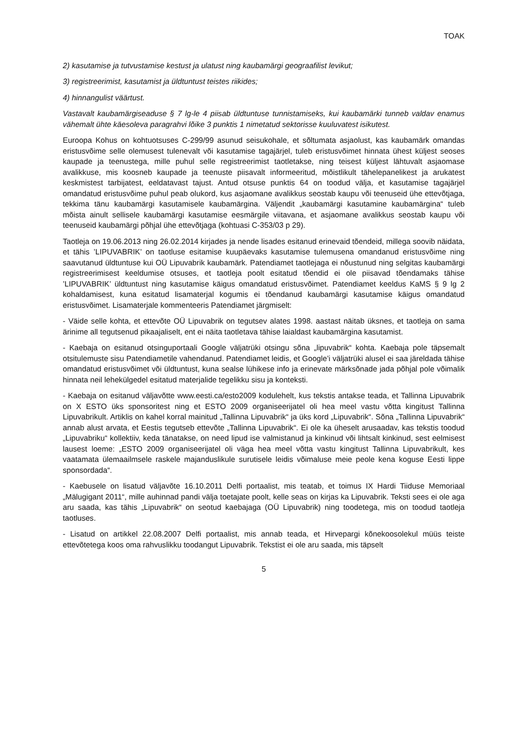TOAK
2) kasutamise ja tutvustamise kestust ja ulatust ning kaubamärgi geograafilist levikut;
3) registreerimist, kasutamist ja üldtuntust teistes riikides;
4) hinnangulist väärtust.
Vastavalt kaubamärgiseaduse § 7 lg-le 4 piisab üldtuntuse tunnistamiseks, kui kaubamärki tunneb valdav enamus vähemalt ühte käesoleva paragrahvi lõike 3 punktis 1 nimetatud sektorisse kuuluvatest isikutest.
Euroopa Kohus on kohtuotsuses C-299/99 asunud seisukohale, et sõltumata asjaolust, kas kaubamärk omandas eristusvõime selle olemusest tulenevalt või kasutamise tagajärjel, tuleb eristusvõimet hinnata ühest küljest seoses kaupade ja teenustega, mille puhul selle registreerimist taotletakse, ning teisest küljest lähtuvalt asjaomase avalikkuse, mis koosneb kaupade ja teenuste piisavalt informeeritud, mõistlikult tähelepanelikest ja arukatest keskmistest tarbijatest, eeldatavast tajust. Antud otsuse punktis 64 on toodud välja, et kasutamise tagajärjel omandatud eristusvõime puhul peab olukord, kus asjaomane avalikkus seostab kaupu või teenuseid ühe ettevõtjaga, tekkima tänu kaubamärgi kasutamisele kaubamärgina. Väljendit „kaubamärgi kasutamine kaubamärgina“ tuleb mõista ainult sellisele kaubamärgi kasutamise eesmärgile viitavana, et asjaomane avalikkus seostab kaupu või teenuseid kaubamärgi põhjal ühe ettevõtjaga (kohtuasi C-353/03 p 29).
Taotleja on 19.06.2013 ning 26.02.2014 kirjades ja nende lisades esitanud erinevaid tõendeid, millega soovib näidata, et tähis ’LIPUVABRIK’ on taotluse esitamise kuupäevaks kasutamise tulemusena omandanud eristusvõime ning saavutanud üldtuntuse kui OÜ Lipuvabrik kaubamärk. Patendiamet taotlejaga ei nõustunud ning selgitas kaubamärgi registreerimisest keeldumise otsuses, et taotleja poolt esitatud tõendid ei ole piisavad tõendamaks tähise ’LIPUVABRIK’ üldtuntust ning kasutamise käigus omandatud eristusvõimet. Patendiamet keeldus KaMS § 9 lg 2 kohaldamisest, kuna esitatud lisamaterjal kogumis ei tõendanud kaubamärgi kasutamise käigus omandatud eristusvõimet. Lisamaterjale kommenteeris Patendiamet järgmiselt:
- Väide selle kohta, et ettevõte OÜ Lipuvabrik on tegutsev alates 1998. aastast näitab üksnes, et taotleja on sama ärinime all tegutsenud pikaajaliselt, ent ei näita taotletava tähise laialdast kaubamärgina kasutamist.
- Kaebaja on esitanud otsinguportaali Google väljatrüki otsingu sõna „lipuvabrik“ kohta. Kaebaja pole täpsemalt otsitulemuste sisu Patendiametile vahendanud. Patendiamet leidis, et Google’i väljatrüki alusel ei saa järeldada tähise omandatud eristusvõimet või üldtuntust, kuna sealse lühikese info ja erinevate märksõnade jada põhjal pole võimalik hinnata neil lehekülgedel esitatud materjalide tegelikku sisu ja konteksti.
- Kaebaja on esitanud väljavõtte www.eesti.ca/esto2009 kodulehelt, kus tekstis antakse teada, et Tallinna Lipuvabrik on X ESTO üks sponsoritest ning et ESTO 2009 organiseerijatel oli hea meel vastu võtta kingitust Tallinna Lipuvabrikult. Artiklis on kahel korral mainitud „Tallinna Lipuvabrik“ ja üks kord „Lipuvabrik“. Sõna „Tallinna Lipuvabrik“ annab alust arvata, et Eestis tegutseb ettevõte „Tallinna Lipuvabrik“. Ei ole ka üheselt arusaadav, kas tekstis toodud „Lipuvabriku“ kollektiiv, keda tänatakse, on need lipud ise valmistanud ja kinkinud või lihtsalt kinkinud, sest eelmisest lausest loeme: „ESTO 2009 organiseerijatel oli väga hea meel võtta vastu kingitust Tallinna Lipuvabrikult, kes vaatamata ülemaailmsele raskele majanduslikule surutisele leidis võimaluse meie peole kena koguse Eesti lippe sponsordada“.
- Kaebusele on lisatud väljavõte 16.10.2011 Delfi portaalist, mis teatab, et toimus IX Hardi Tiiduse Memoriaal „Mälugigant 2011“, mille auhinnad pandi välja toetajate poolt, kelle seas on kirjas ka Lipuvabrik. Teksti sees ei ole aga aru saada, kas tähis „Lipuvabrik“ on seotud kaebajaga (OÜ Lipuvabrik) ning toodetega, mis on toodud taotleja taotluses.
- Lisatud on artikkel 22.08.2007 Delfi portaalist, mis annab teada, et Hirvepargi kõnekoosolekul müüs teiste ettevõtetega koos oma rahvuslikku toodangut Lipuvabrik. Tekstist ei ole aru saada, mis täpselt
5